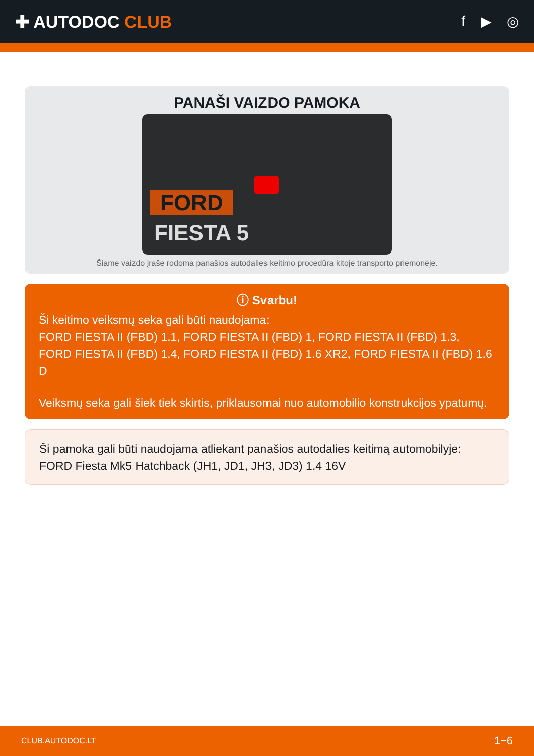✚ AUTODOC CLUB
f ▶ ◎
PANAŠI VAIZDO PAMOKA
FORD
FIESTA 5
Šiame vaizdo įraše rodoma panašios autodalies keitimo procedūra kitoje transporto priemonėje.
ⓘ Svarbu!
Ši keitimo veiksmų seka gali būti naudojama:
FORD FIESTA II (FBD) 1.1, FORD FIESTA II (FBD) 1, FORD FIESTA II (FBD) 1.3, FORD FIESTA II (FBD) 1.4, FORD FIESTA II (FBD) 1.6 XR2, FORD FIESTA II (FBD) 1.6 D
Veiksmų seka gali šiek tiek skirtis, priklausomai nuo automobilio konstrukcijos ypatumų.
Ši pamoka gali būti naudojama atliekant panašios autodalies keitimą automobilyje: FORD Fiesta Mk5 Hatchback (JH1, JD1, JH3, JD3) 1.4 16V
CLUB.AUTODOC.LT 1−6